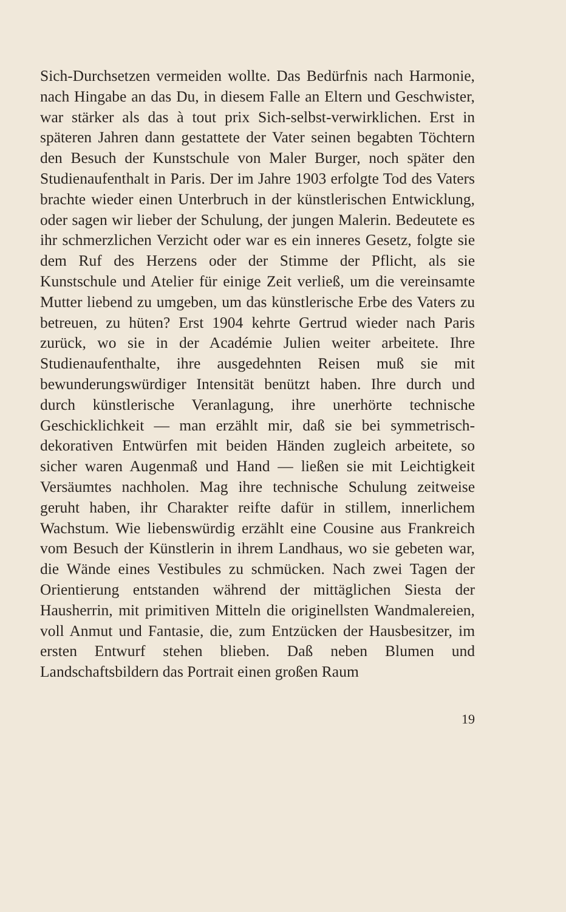Sich-Durchsetzen vermeiden wollte. Das Bedürfnis nach Harmonie, nach Hingabe an das Du, in diesem Falle an Eltern und Geschwister, war stärker als das à tout prix Sich-selbst-verwirklichen. Erst in späteren Jahren dann gestattete der Vater seinen begabten Töchtern den Besuch der Kunstschule von Maler Burger, noch später den Studienaufenthalt in Paris. Der im Jahre 1903 erfolgte Tod des Vaters brachte wieder einen Unterbruch in der künstlerischen Entwicklung, oder sagen wir lieber der Schulung, der jungen Malerin. Bedeutete es ihr schmerzlichen Verzicht oder war es ein inneres Gesetz, folgte sie dem Ruf des Herzens oder der Stimme der Pflicht, als sie Kunstschule und Atelier für einige Zeit verließ, um die vereinsamte Mutter liebend zu umgeben, um das künstlerische Erbe des Vaters zu betreuen, zu hüten? Erst 1904 kehrte Gertrud wieder nach Paris zurück, wo sie in der Académie Julien weiter arbeitete. Ihre Studienaufenthalte, ihre ausgedehnten Reisen muß sie mit bewunderungswürdiger Intensität benützt haben. Ihre durch und durch künstlerische Veranlagung, ihre unerhörte technische Geschicklichkeit — man erzählt mir, daß sie bei symmetrisch-dekorativen Entwürfen mit beiden Händen zugleich arbeitete, so sicher waren Augenmaß und Hand — ließen sie mit Leichtigkeit Versäumtes nachholen. Mag ihre technische Schulung zeitweise geruht haben, ihr Charakter reifte dafür in stillem, innerlichem Wachstum. Wie liebenswürdig erzählt eine Cousine aus Frankreich vom Besuch der Künstlerin in ihrem Landhaus, wo sie gebeten war, die Wände eines Vestibules zu schmücken. Nach zwei Tagen der Orientierung entstanden während der mittäglichen Siesta der Hausherrin, mit primitiven Mitteln die originellsten Wandmalereien, voll Anmut und Fantasie, die, zum Entzücken der Hausbesitzer, im ersten Entwurf stehen blieben. Daß neben Blumen und Landschaftsbildern das Portrait einen großen Raum
19